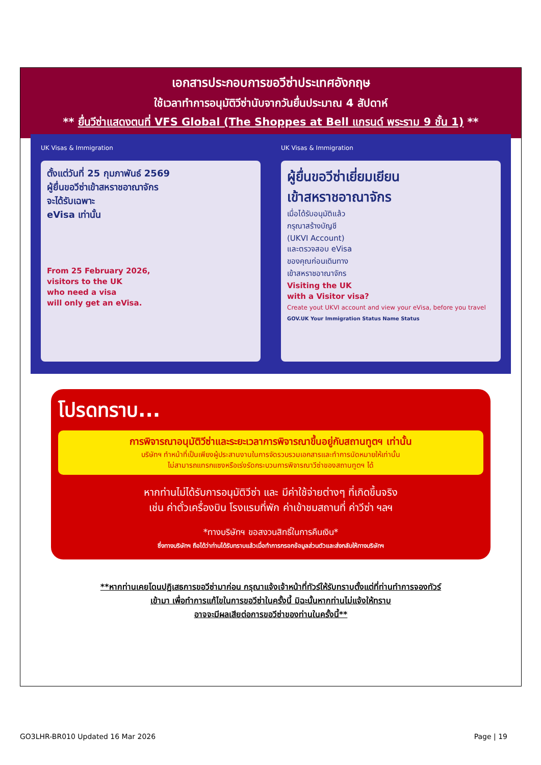เอกสารประกอบการขอวีซ่าประเทศอังกฤษ
ใช้เวลาทำการอนุมัติวีซ่านับจากวันยื่นประมาณ 4 สัปดาห์
** ยื่นวีซ่าแสดงตนที่ VFS Global (The Shoppes at Bell แกรนด์ พระราม 9 ชั้น 1) **
UK Visas & Immigration
ตั้งแต่วันที่ 25 กุมภาพันธ์ 2569
ผู้ยื่นขอวีซ่าเข้าสหราชอาณาจักร
จะได้รับเฉพาะ
eVisa เท่านั้น
From 25 February 2026,
visitors to the UK
who need a visa
will only get an eVisa.
UK Visas & Immigration
ผู้ยื่นขอวีซ่าเยี่ยมเยียน
เข้าสหราชอาณาจักร
เมื่อได้รับอนุมัติแล้ว
กรุณาสร้างบัญชี
(UKVI Account)
และตรวจสอบ eVisa
ของคุณก่อนเดินทาง
เข้าสหราชอาณาจักร
Visiting the UK
with a Visitor visa?
Create yout UKVI account and view your eVisa, before you travel
GOV.UK Your Immigration Status Name Status
โปรดทราบ...
การพิจารณาอนุมัติวีซ่าและระยะเวลาการพิจารณาขึ้นอยู่กับสถานทูตฯ เท่านั้น
บริษัทฯ ทำหน้าที่เป็นเพียงผู้ประสานงานในการจัดรวบรวมเอกสารและทำการนัดหมายให้เท่านั้น
ไม่สามารถแทรกแซงหรือเร่งรัดกระบวนการพิจารณาวีซ่าของสถานทูตฯ ได้
หากท่านไม่ได้รับการอนุมัติวีซ่า และ มีค่าใช้จ่ายต่างๆ ที่เกิดขึ้นจริง
เช่น ค่าตั๋วเครื่องบิน โรงแรมที่พัก ค่าเข้าชมสถานที่ ค่าวีซ่า ฯลฯ
*ทางบริษัทฯ ขอสงวนสิทธิ์ในการคืนเงิน*
ซึ่งทางบริษัทฯ ถือได้ว่าท่านได้รับทราบแล้วเมื่อทำการกรอกข้อมูลส่วนตัวและส่งกลับให้ทางบริษัทฯ
**หากท่านเคยโดนปฏิเสธการขอวีซ่ามาก่อน กรุณาแจ้งเจ้าหน้าที่ทัวร์ให้รับทราบตั้งแต่ที่ท่านทำการจองทัวร์
เข้ามา เพื่อทำการแก้ไขในการขอวีซ่าในครั้งนี้ มิฉะนั้นหากท่านไม่แจ้งให้ทราบ
อาจจะมีผลเสียต่อการขอวีซ่าของท่านในครั้งนี้**
GO3LHR-BR010 Updated 16 Mar 2026 Page | 19